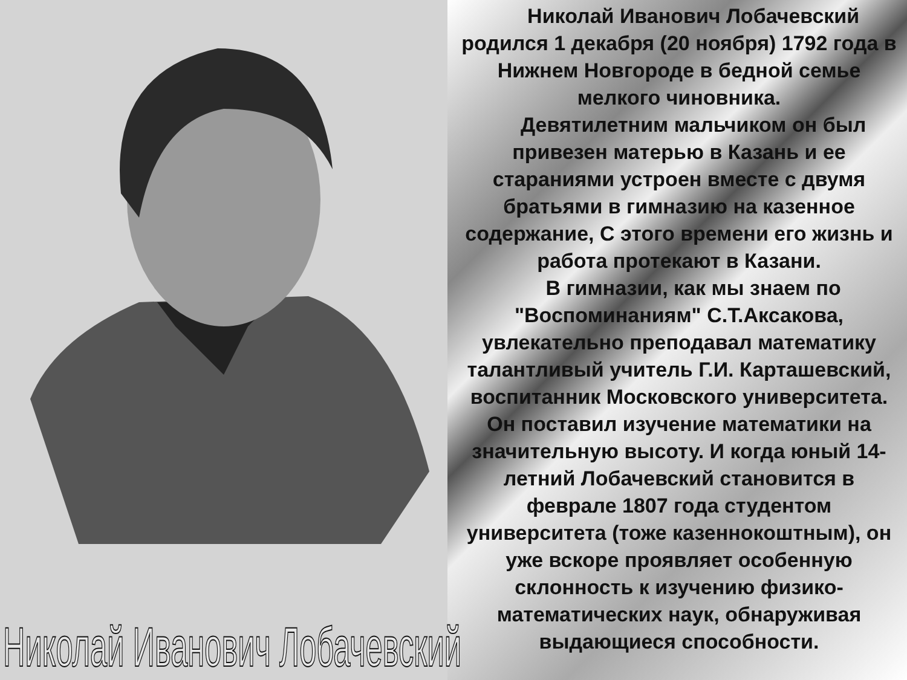Николай Иванович Лобачевский
Николай Иванович Лобачевский родился 1 декабря (20 ноября) 1792 года в Нижнем Новгороде в бедной семье мелкого чиновника.
Девятилетним мальчиком он был привезен матерью в Казань и ее стараниями устроен вместе с двумя братьями в гимназию на казенное содержание, С этого времени его жизнь и работа протекают в Казани.
В гимназии, как мы знаем по "Воспоминаниям" С.Т.Аксакова, увлекательно преподавал математику талантливый учитель Г.И. Карташевский, воспитанник Московского университета. Он поставил изучение математики на значительную высоту. И когда юный 14-летний Лобачевский становится в феврале 1807 года студентом университета (тоже казеннокоштным), он уже вскоре проявляет особенную склонность к изучению физико-математических наук, обнаруживая выдающиеся способности.